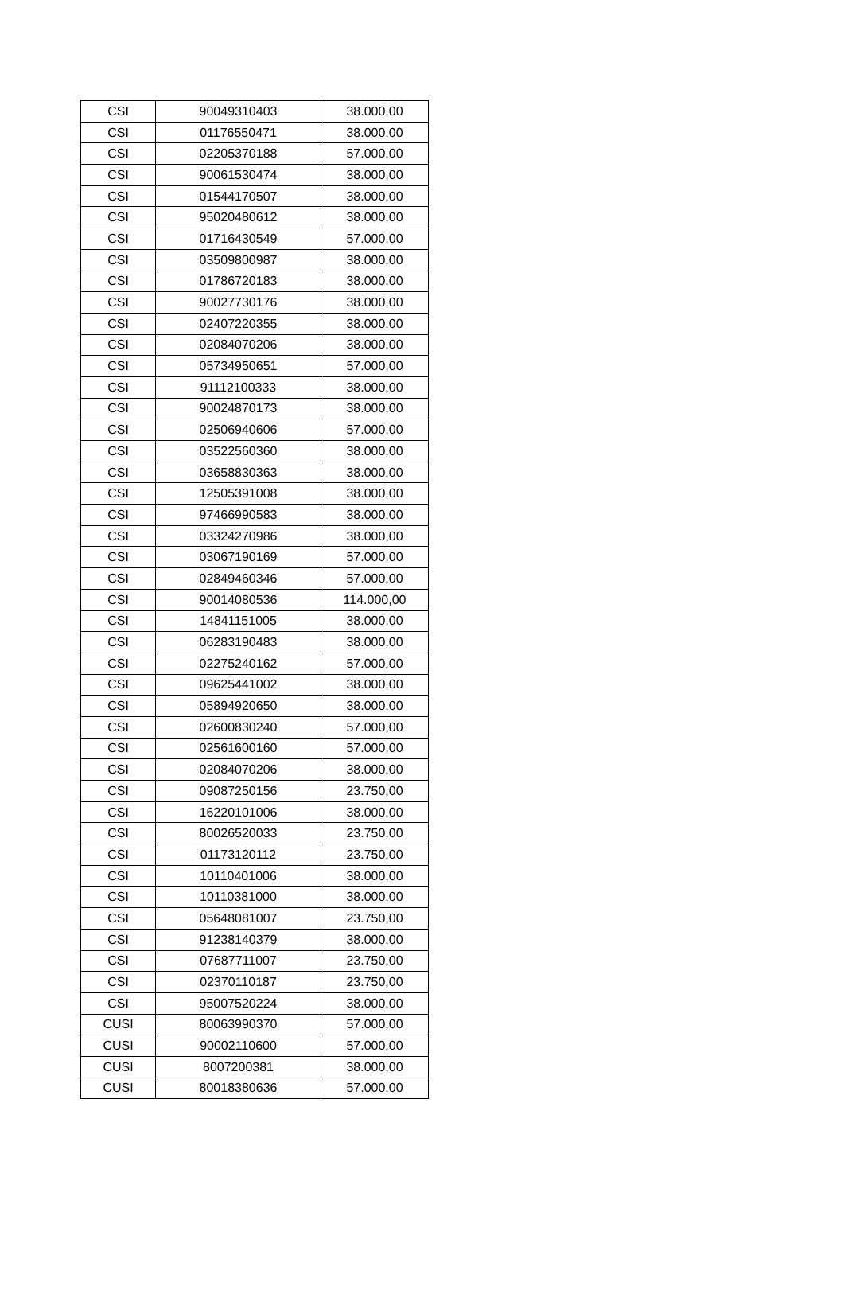| CSI | 90049310403 | 38.000,00 |
| CSI | 01176550471 | 38.000,00 |
| CSI | 02205370188 | 57.000,00 |
| CSI | 90061530474 | 38.000,00 |
| CSI | 01544170507 | 38.000,00 |
| CSI | 95020480612 | 38.000,00 |
| CSI | 01716430549 | 57.000,00 |
| CSI | 03509800987 | 38.000,00 |
| CSI | 01786720183 | 38.000,00 |
| CSI | 90027730176 | 38.000,00 |
| CSI | 02407220355 | 38.000,00 |
| CSI | 02084070206 | 38.000,00 |
| CSI | 05734950651 | 57.000,00 |
| CSI | 91112100333 | 38.000,00 |
| CSI | 90024870173 | 38.000,00 |
| CSI | 02506940606 | 57.000,00 |
| CSI | 03522560360 | 38.000,00 |
| CSI | 03658830363 | 38.000,00 |
| CSI | 12505391008 | 38.000,00 |
| CSI | 97466990583 | 38.000,00 |
| CSI | 03324270986 | 38.000,00 |
| CSI | 03067190169 | 57.000,00 |
| CSI | 02849460346 | 57.000,00 |
| CSI | 90014080536 | 114.000,00 |
| CSI | 14841151005 | 38.000,00 |
| CSI | 06283190483 | 38.000,00 |
| CSI | 02275240162 | 57.000,00 |
| CSI | 09625441002 | 38.000,00 |
| CSI | 05894920650 | 38.000,00 |
| CSI | 02600830240 | 57.000,00 |
| CSI | 02561600160 | 57.000,00 |
| CSI | 02084070206 | 38.000,00 |
| CSI | 09087250156 | 23.750,00 |
| CSI | 16220101006 | 38.000,00 |
| CSI | 80026520033 | 23.750,00 |
| CSI | 01173120112 | 23.750,00 |
| CSI | 10110401006 | 38.000,00 |
| CSI | 10110381000 | 38.000,00 |
| CSI | 05648081007 | 23.750,00 |
| CSI | 91238140379 | 38.000,00 |
| CSI | 07687711007 | 23.750,00 |
| CSI | 02370110187 | 23.750,00 |
| CSI | 95007520224 | 38.000,00 |
| CUSI | 80063990370 | 57.000,00 |
| CUSI | 90002110600 | 57.000,00 |
| CUSI | 8007200381 | 38.000,00 |
| CUSI | 80018380636 | 57.000,00 |